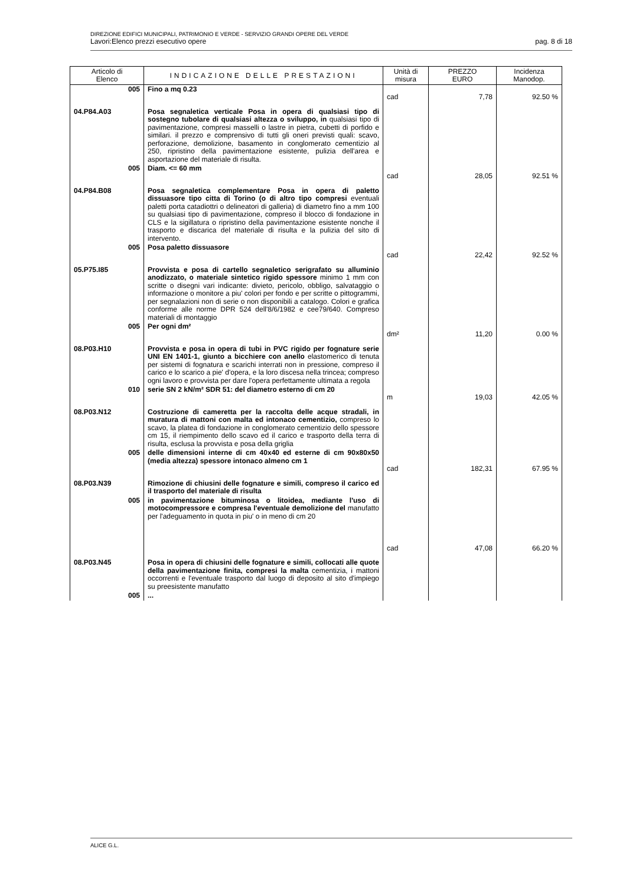DIREZIONE EDIFICI MUNICIPALI, PATRIMONIO E VERDE - SERVIZIO GRANDI OPERE DEL VERDE
Lavori:Elenco prezzi esecutivo opere pag. 8 di 18
| Articolo di Elenco | INDICAZIONE DELLE PRESTAZIONI | Unità di misura | PREZZO EURO | Incidenza Manodop. |
| --- | --- | --- | --- | --- |
| 005 | Fino a mq 0.23 | cad | 7,78 | 92.50 % |
| 04.P84.A03 | Posa segnaletica verticale Posa in opera di qualsiasi tipo di sostegno tubolare di qualsiasi altezza o sviluppo, in qualsiasi tipo di pavimentazione, compresi masselli o lastre in pietra, cubetti di porfido e similari. il prezzo e comprensivo di tutti gli oneri previsti quali: scavo, perforazione, demolizione, basamento in conglomerato cementizio al 250, ripristino della pavimentazione esistente, pulizia dell'area e asportazione del materiale di risulta. | | | |
| 005 | Diam. <= 60 mm | cad | 28,05 | 92.51 % |
| 04.P84.B08 | Posa segnaletica complementare Posa in opera di paletto dissuasore tipo citta di Torino (o di altro tipo compresi eventuali paletti porta catadiottri o delineatori di galleria) di diametro fino a mm 100 su qualsiasi tipo di pavimentazione, compreso il blocco di fondazione in CLS e la sigillatura o ripristino della pavimentazione esistente nonche il trasporto e discarica del materiale di risulta e la pulizia del sito di intervento. | | | |
| 005 | Posa paletto dissuasore | cad | 22,42 | 92.52 % |
| 05.P75.I85 | Provvista e posa di cartello segnaletico serigrafato su alluminio anodizzato, o materiale sintetico rigido spessore minimo 1 mm con scritte o disegni vari indicante: divieto, pericolo, obbligo, salvataggio o informazione o monitore a piu' colori per fondo e per scritte o pittogrammi, per segnalazioni non di serie o non disponibili a catalogo. Colori e grafica conforme alle norme DPR 524 dell'8/6/1982 e cee79/640. Compreso materiali di montaggio | | | |
| 005 | Per ogni dm² | dm² | 11,20 | 0.00 % |
| 08.P03.H10 | Provvista e posa in opera di tubi in PVC rigido per fognature serie UNI EN 1401-1, giunto a bicchiere con anello elastomerico di tenuta per sistemi di fognatura e scarichi interrati non in pressione, compreso il carico e lo scarico a pie' d'opera, e la loro discesa nella trincea; compreso ogni lavoro e provvista per dare l'opera perfettamente ultimata a regola | | | |
| 010 | serie SN 2 kN/m² SDR 51: del diametro esterno di cm 20 | m | 19,03 | 42.05 % |
| 08.P03.N12 | Costruzione di cameretta per la raccolta delle acque stradali, in muratura di mattoni con malta ed intonaco cementizio, compreso lo scavo, la platea di fondazione in conglomerato cementizio dello spessore cm 15, il riempimento dello scavo ed il carico e trasporto della terra di risulta, esclusa la provvista e posa della griglia | | | |
| 005 | delle dimensioni interne di cm 40x40 ed esterne di cm 90x80x50 (media altezza) spessore intonaco almeno cm 1 | cad | 182,31 | 67.95 % |
| 08.P03.N39 | Rimozione di chiusini delle fognature e simili, compreso il carico ed il trasporto del materiale di risulta | | | |
| 005 | in pavimentazione bituminosa o litoidea, mediante l'uso di motocompressore e compresa l'eventuale demolizione del manufatto per l'adeguamento in quota in piu' o in meno di cm 20 | cad | 47,08 | 66.20 % |
| 08.P03.N45 | Posa in opera di chiusini delle fognature e simili, collocati alle quote della pavimentazione finita, compresi la malta cementizia, i mattoni occorrenti e l'eventuale trasporto dal luogo di deposito al sito d'impiego su preesistente manufatto | | | |
| 005 | ... | | | |
ALICE G.L.